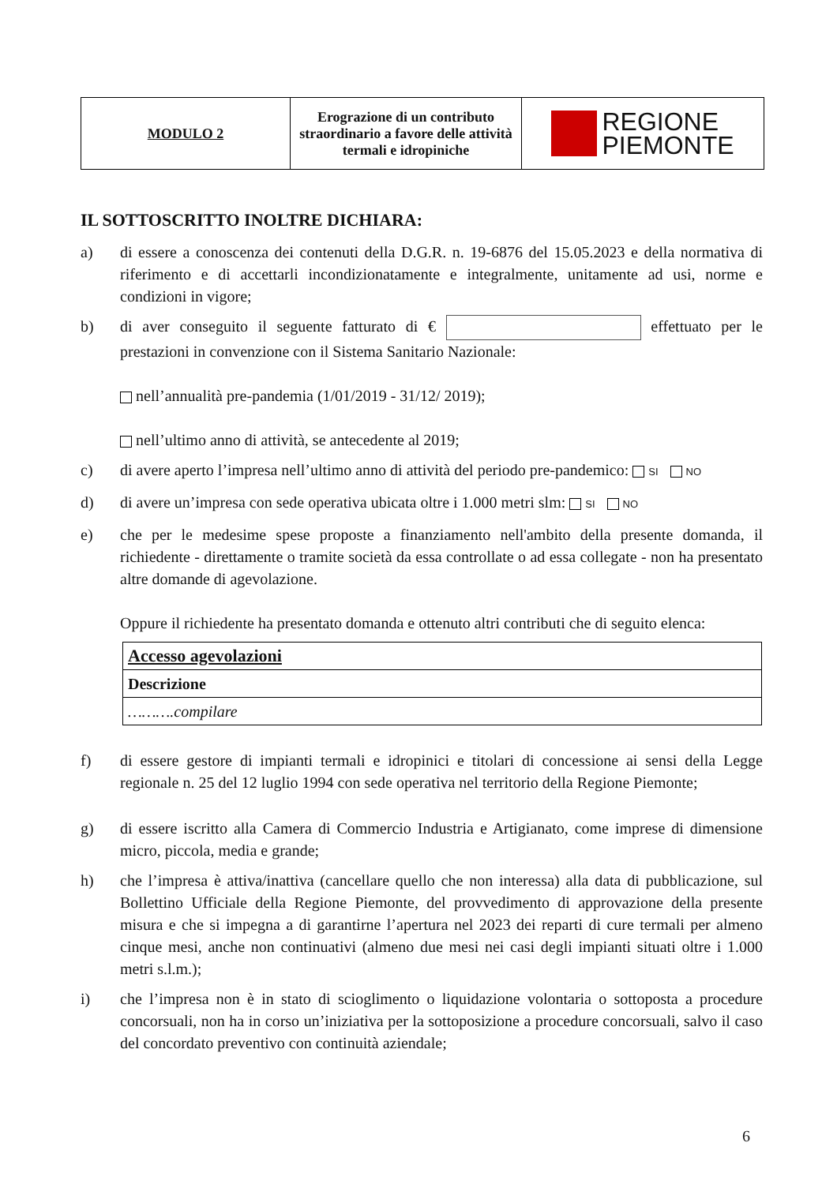| MODULO 2 | Erograzione di un contributo straordinario a favore delle attività termali e idropiniche | REGIONE PIEMONTE |
IL SOTTOSCRITTO INOLTRE DICHIARA:
a) di essere a conoscenza dei contenuti della D.G.R. n. 19-6876 del 15.05.2023 e della normativa di riferimento e di accettarli incondizionatamente e integralmente, unitamente ad usi, norme e condizioni in vigore;
b) di aver conseguito il seguente fatturato di € effettuato per le prestazioni in convenzione con il Sistema Sanitario Nazionale:
nell’annualità pre-pandemia (1/01/2019 - 31/12/ 2019);
nell’ultimo anno di attività, se antecedente al 2019;
c) di avere aperto l’impresa nell’ultimo anno di attività del periodo pre-pandemico: SI NO
d) di avere un’impresa con sede operativa ubicata oltre i 1.000 metri slm: SI NO
e) che per le medesime spese proposte a finanziamento nell'ambito della presente domanda, il richiedente - direttamente o tramite società da essa controllate o ad essa collegate - non ha presentato altre domande di agevolazione.
Oppure il richiedente ha presentato domanda e ottenuto altri contributi che di seguito elenca:
| Accesso agevolazioni |
| --- |
| Descrizione |
| ……….compilare |
f) di essere gestore di impianti termali e idropinici e titolari di concessione ai sensi della Legge regionale n. 25 del 12 luglio 1994 con sede operativa nel territorio della Regione Piemonte;
g) di essere iscritto alla Camera di Commercio Industria e Artigianato, come imprese di dimensione micro, piccola, media e grande;
h) che l’impresa è attiva/inattiva (cancellare quello che non interessa) alla data di pubblicazione, sul Bollettino Ufficiale della Regione Piemonte, del provvedimento di approvazione della presente misura e che si impegna a di garantirne l’apertura nel 2023 dei reparti di cure termali per almeno cinque mesi, anche non continuativi (almeno due mesi nei casi degli impianti situati oltre i 1.000 metri s.l.m.);
i) che l’impresa non è in stato di scioglimento o liquidazione volontaria o sottoposta a procedure concorsuali, non ha in corso un’iniziativa per la sottoposizione a procedure concorsuali, salvo il caso del concordato preventivo con continuità aziendale;
6